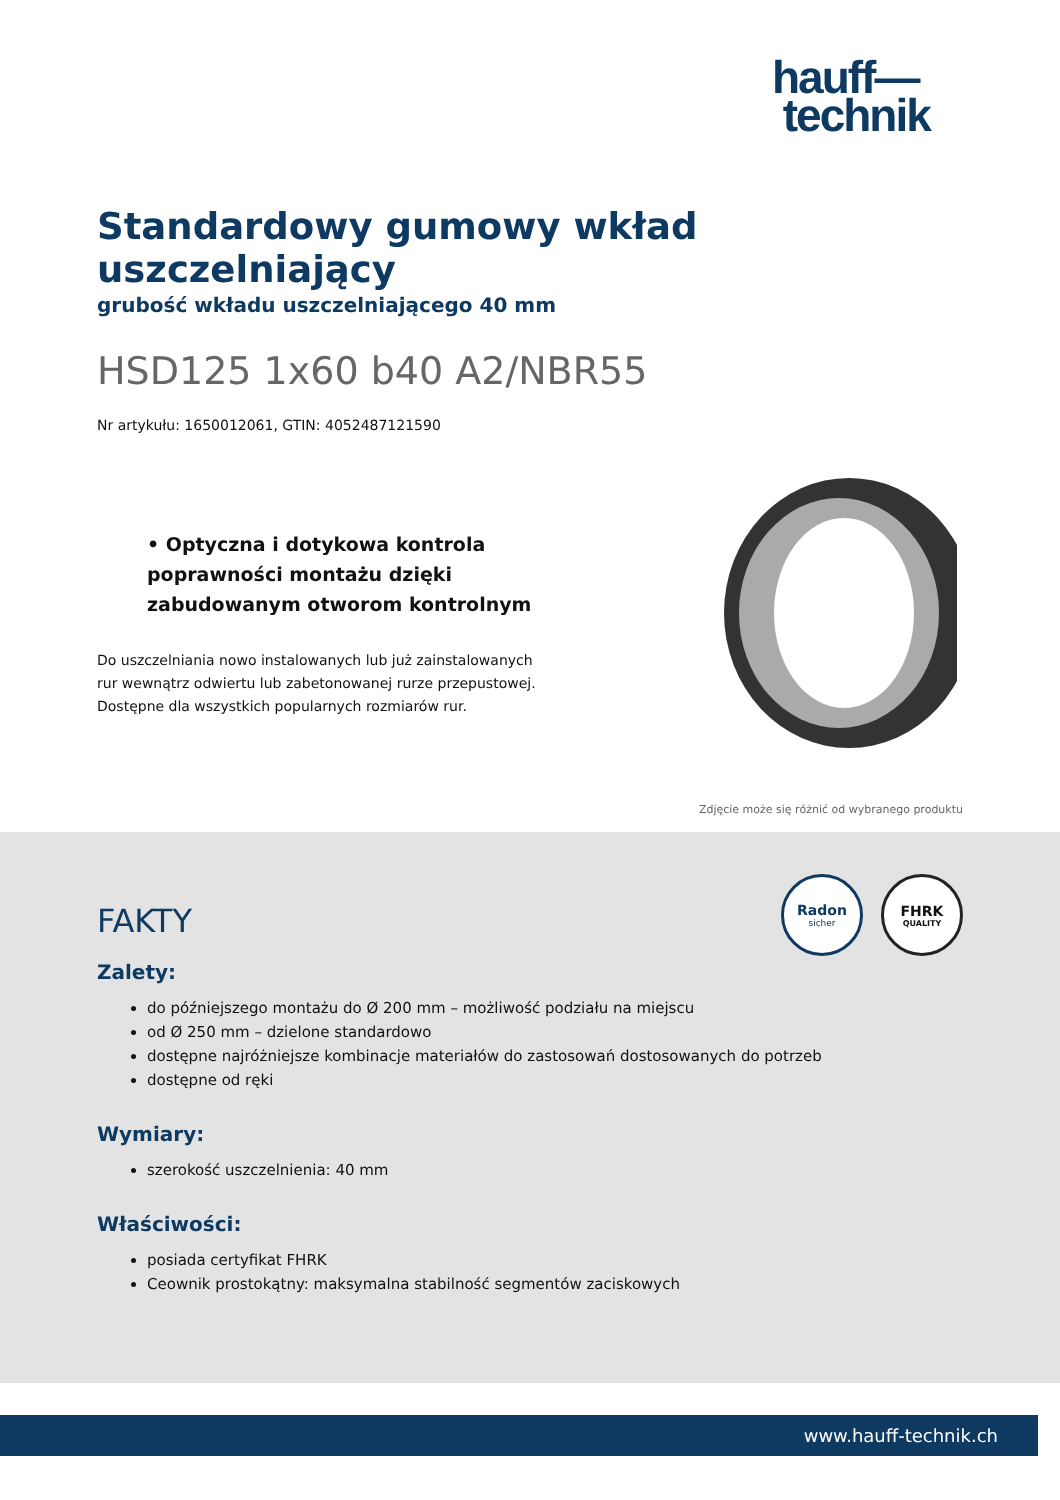hauff—
technik
Standardowy gumowy wkład uszczelniający
grubość wkładu uszczelniającego 40 mm
HSD125 1x60 b40 A2/NBR55
Nr artykułu: 1650012061, GTIN: 4052487121590
• Optyczna i dotykowa kontrola poprawności montażu dzięki zabudowanym otworom kontrolnym
Do uszczelniania nowo instalowanych lub już zainstalowanych rur wewnątrz odwiertu lub zabetonowanej rurze przepustowej. Dostępne dla wszystkich popularnych rozmiarów rur.
Zdjęcie może się różnić od wybranego produktu
Radon
sicher
FHRK
QUALITY
FAKTY
Zalety:
do późniejszego montażu do Ø 200 mm – możliwość podziału na miejscu
od Ø 250 mm – dzielone standardowo
dostępne najróżniejsze kombinacje materiałów do zastosowań dostosowanych do potrzeb
dostępne od ręki
Wymiary:
szerokość uszczelnienia: 40 mm
Właściwości:
posiada certyfikat FHRK
Ceownik prostokątny: maksymalna stabilność segmentów zaciskowych
www.hauff-technik.ch